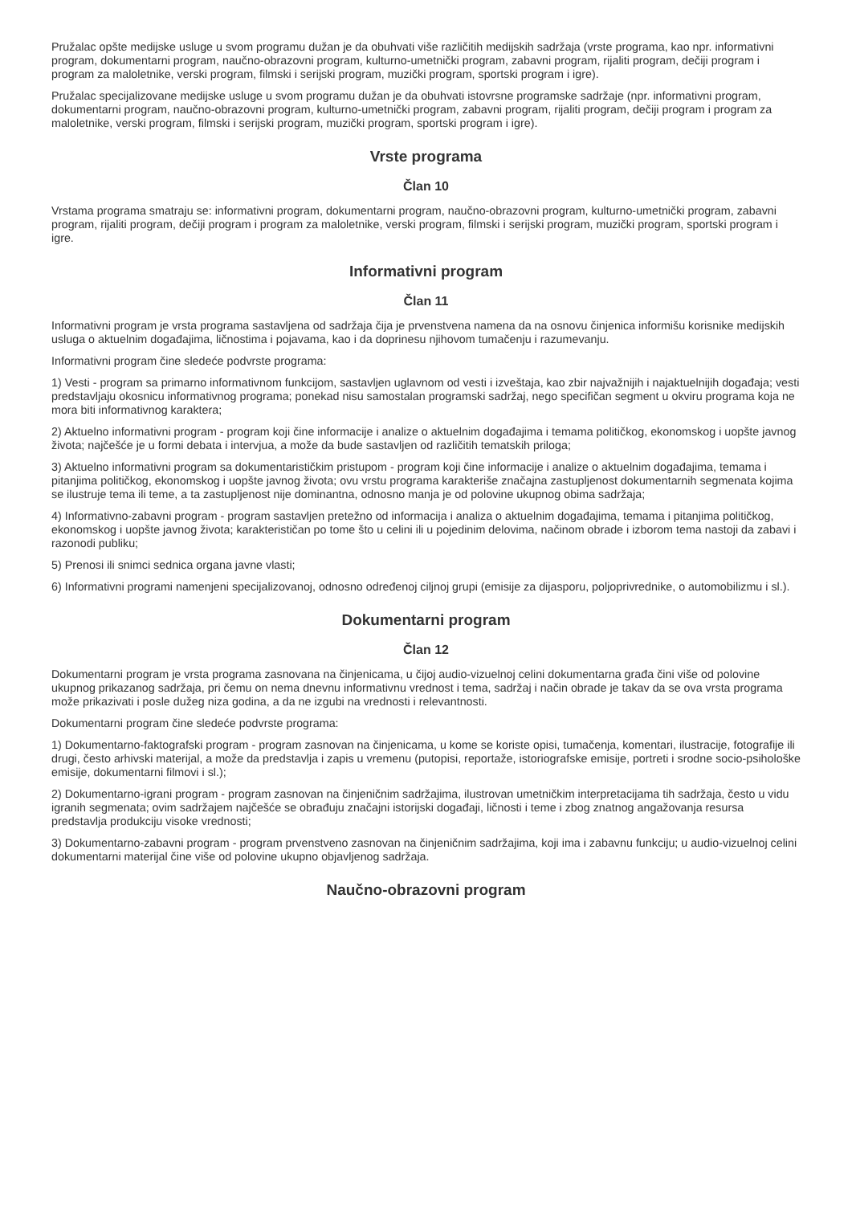Pružalac opšte medijske usluge u svom programu dužan je da obuhvati više različitih medijskih sadržaja (vrste programa, kao npr. informativni program, dokumentarni program, naučno-obrazovni program, kulturno-umetnički program, zabavni program, rijaliti program, dečiji program i program za maloletnike, verski program, filmski i serijski program, muzički program, sportski program i igre).
Pružalac specijalizovane medijske usluge u svom programu dužan je da obuhvati istovrsne programske sadržaje (npr. informativni program, dokumentarni program, naučno-obrazovni program, kulturno-umetnički program, zabavni program, rijaliti program, dečiji program i program za maloletnike, verski program, filmski i serijski program, muzički program, sportski program i igre).
Vrste programa
Član 10
Vrstama programa smatraju se: informativni program, dokumentarni program, naučno-obrazovni program, kulturno-umetnički program, zabavni program, rijaliti program, dečiji program i program za maloletnike, verski program, filmski i serijski program, muzički program, sportski program i igre.
Informativni program
Član 11
Informativni program je vrsta programa sastavljena od sadržaja čija je prvenstvena namena da na osnovu činjenica informišu korisnike medijskih usluga o aktuelnim događajima, ličnostima i pojavama, kao i da doprinesu njihovom tumačenju i razumevanju.
Informativni program čine sledeće podvrste programa:
1) Vesti - program sa primarno informativnom funkcijom, sastavljen uglavnom od vesti i izveštaja, kao zbir najvažnijih i najaktuelnijih događaja; vesti predstavljaju okosnicu informativnog programa; ponekad nisu samostalan programski sadržaj, nego specifičan segment u okviru programa koja ne mora biti informativnog karaktera;
2) Aktuelno informativni program - program koji čine informacije i analize o aktuelnim događajima i temama političkog, ekonomskog i uopšte javnog života; najčešće je u formi debata i intervjua, a može da bude sastavljen od različitih tematskih priloga;
3) Aktuelno informativni program sa dokumentarističkim pristupom - program koji čine informacije i analize o aktuelnim događajima, temama i pitanjima političkog, ekonomskog i uopšte javnog života; ovu vrstu programa karakteriše značajna zastupljenost dokumentarnih segmenata kojima se ilustruje tema ili teme, a ta zastupljenost nije dominantna, odnosno manja je od polovine ukupnog obima sadržaja;
4) Informativno-zabavni program - program sastavljen pretežno od informacija i analiza o aktuelnim događajima, temama i pitanjima političkog, ekonomskog i uopšte javnog života; karakterističan po tome što u celini ili u pojedinim delovima, načinom obrade i izborom tema nastoji da zabavi i razonodi publiku;
5) Prenosi ili snimci sednica organa javne vlasti;
6) Informativni programi namenjeni specijalizovanoj, odnosno određenoj ciljnoj grupi (emisije za dijasporu, poljoprivrednike, o automobilizmu i sl.).
Dokumentarni program
Član 12
Dokumentarni program je vrsta programa zasnovana na činjenicama, u čijoj audio-vizuelnoj celini dokumentarna građa čini više od polovine ukupnog prikazanog sadržaja, pri čemu on nema dnevnu informativnu vrednost i tema, sadržaj i način obrade je takav da se ova vrsta programa može prikazivati i posle dužeg niza godina, a da ne izgubi na vrednosti i relevantnosti.
Dokumentarni program čine sledeće podvrste programa:
1) Dokumentarno-faktografski program - program zasnovan na činjenicama, u kome se koriste opisi, tumačenja, komentari, ilustracije, fotografije ili drugi, često arhivski materijal, a može da predstavlja i zapis u vremenu (putopisi, reportaže, istoriografske emisije, portreti i srodne socio-psihološke emisije, dokumentarni filmovi i sl.);
2) Dokumentarno-igrani program - program zasnovan na činjeničnim sadržajima, ilustrovan umetničkim interpretacijama tih sadržaja, često u vidu igranih segmenata; ovim sadržajem najčešće se obrađuju značajni istorijski događaji, ličnosti i teme i zbog znatnog angažovanja resursa predstavlja produkciju visoke vrednosti;
3) Dokumentarno-zabavni program - program prvenstveno zasnovan na činjeničnim sadržajima, koji ima i zabavnu funkciju; u audio-vizuelnoj celini dokumentarni materijal čine više od polovine ukupno objavljenog sadržaja.
Naučno-obrazovni program